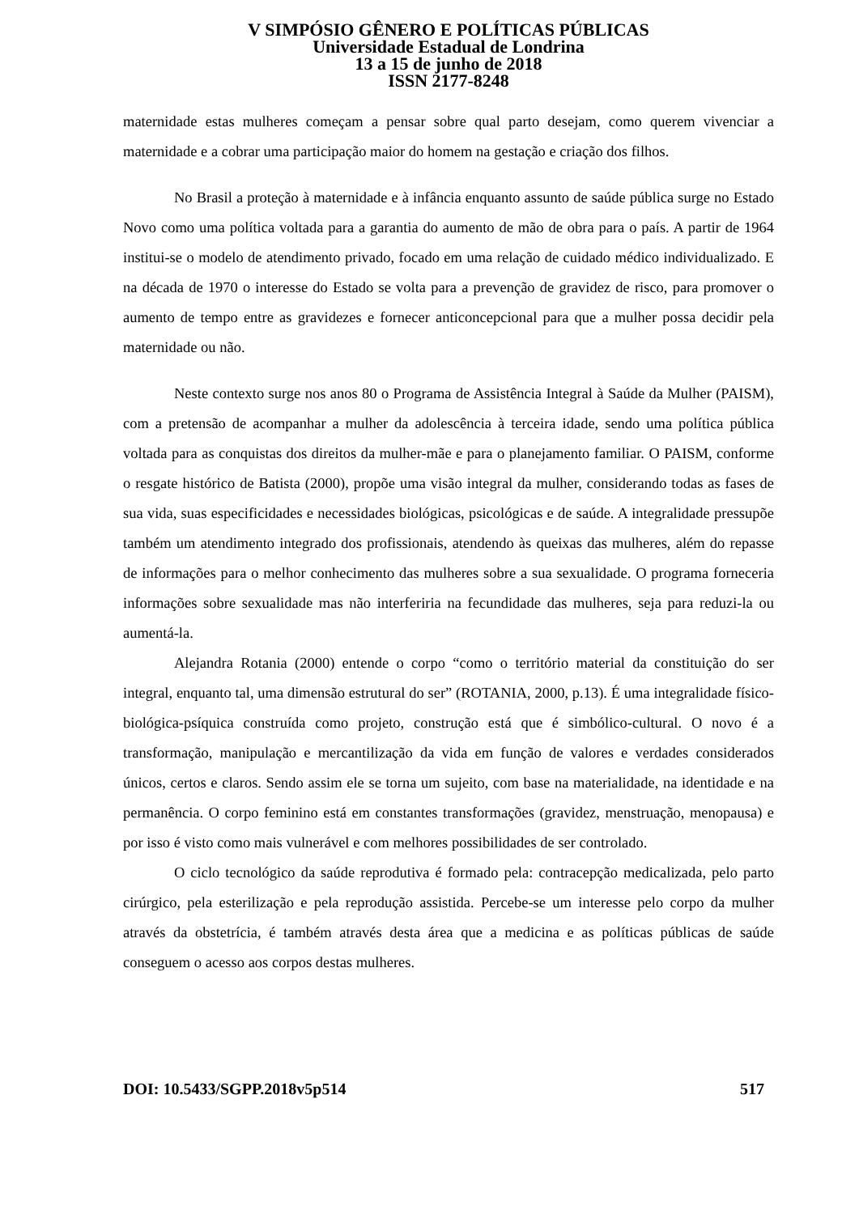V SIMPÓSIO GÊNERO E POLÍTICAS PÚBLICAS
Universidade Estadual de Londrina
13 a 15 de junho de 2018
ISSN 2177-8248
maternidade estas mulheres começam a pensar sobre qual parto desejam, como querem vivenciar a maternidade e a cobrar uma participação maior do homem na gestação e criação dos filhos.
No Brasil a proteção à maternidade e à infância enquanto assunto de saúde pública surge no Estado Novo como uma política voltada para a garantia do aumento de mão de obra para o país. A partir de 1964 institui-se o modelo de atendimento privado, focado em uma relação de cuidado médico individualizado. E na década de 1970 o interesse do Estado se volta para a prevenção de gravidez de risco, para promover o aumento de tempo entre as gravidezes e fornecer anticoncepcional para que a mulher possa decidir pela maternidade ou não.
Neste contexto surge nos anos 80 o Programa de Assistência Integral à Saúde da Mulher (PAISM), com a pretensão de acompanhar a mulher da adolescência à terceira idade, sendo uma política pública voltada para as conquistas dos direitos da mulher-mãe e para o planejamento familiar. O PAISM, conforme o resgate histórico de Batista (2000), propõe uma visão integral da mulher, considerando todas as fases de sua vida, suas especificidades e necessidades biológicas, psicológicas e de saúde. A integralidade pressupõe também um atendimento integrado dos profissionais, atendendo às queixas das mulheres, além do repasse de informações para o melhor conhecimento das mulheres sobre a sua sexualidade. O programa forneceria informações sobre sexualidade mas não interferiria na fecundidade das mulheres, seja para reduzi-la ou aumentá-la.
Alejandra Rotania (2000) entende o corpo “como o território material da constituição do ser integral, enquanto tal, uma dimensão estrutural do ser” (ROTANIA, 2000, p.13). É uma integralidade físico-biológica-psíquica construída como projeto, construção está que é simbólico-cultural. O novo é a transformação, manipulação e mercantilização da vida em função de valores e verdades considerados únicos, certos e claros. Sendo assim ele se torna um sujeito, com base na materialidade, na identidade e na permanência. O corpo feminino está em constantes transformações (gravidez, menstruação, menopausa) e por isso é visto como mais vulnerável e com melhores possibilidades de ser controlado.
O ciclo tecnológico da saúde reprodutiva é formado pela: contracepção medicalizada, pelo parto cirúrgico, pela esterilização e pela reprodução assistida. Percebe-se um interesse pelo corpo da mulher através da obstetrícia, é também através desta área que a medicina e as políticas públicas de saúde conseguem o acesso aos corpos destas mulheres.
DOI: 10.5433/SGPP.2018v5p514 517